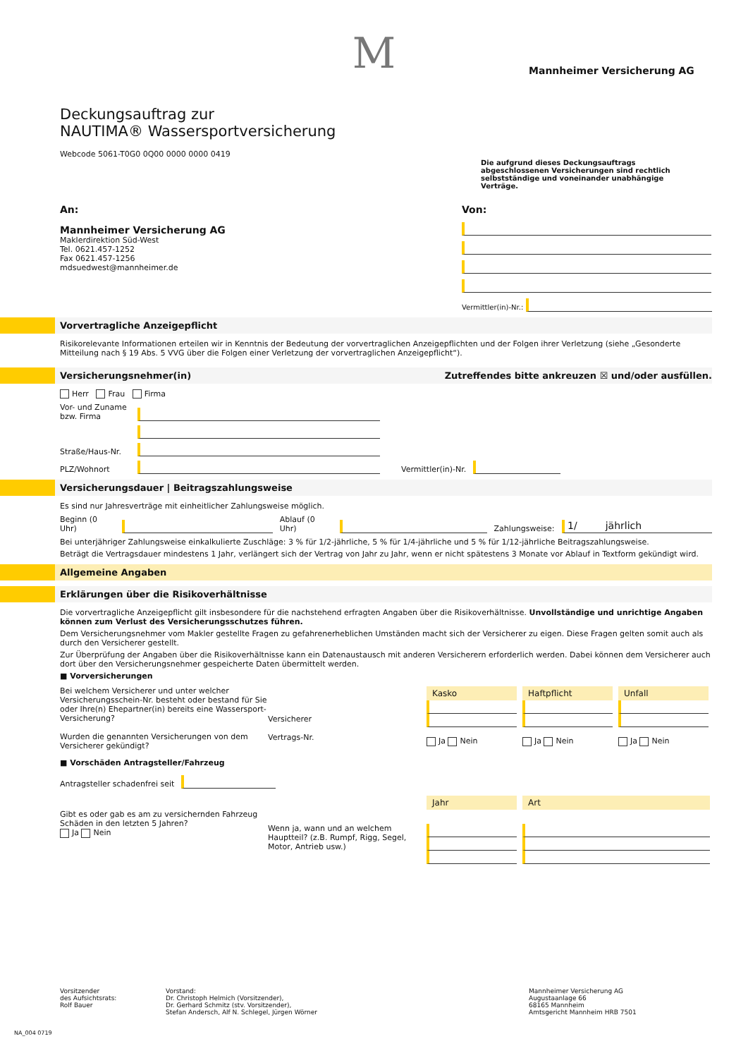M
Mannheimer Versicherung AG
Deckungsauftrag zur
NAUTIMA® Wassersportversicherung
Webcode 5061-T0G0 0Q00 0000 0000 0419
Die aufgrund dieses Deckungsauftrags abgeschlossenen Versicherungen sind rechtlich selbstständige und voneinander unabhängige Verträge.
An:
Mannheimer Versicherung AG
Maklerdirektion Süd-West
Tel. 0621.457-1252
Fax 0621.457-1256
mdsuedwest@mannheimer.de
Von:
Vermittler(in)-Nr.:
Vorvertragliche Anzeigepflicht
Risikorelevante Informationen erteilen wir in Kenntnis der Bedeutung der vorvertraglichen Anzeigepflichten und der Folgen ihrer Verletzung (siehe „Gesonderte Mitteilung nach § 19 Abs. 5 VVG über die Folgen einer Verletzung der vorvertraglichen Anzeigepflicht“).
Versicherungsnehmer(in) Zutreffendes bitte ankreuzen ☒ und/oder ausfüllen.
Herr Frau Firma
Vor- und Zuname bzw. Firma
Straße/Haus-Nr.
PLZ/Wohnort Vermittler(in)-Nr.
Versicherungsdauer | Beitragszahlungsweise
Es sind nur Jahresverträge mit einheitlicher Zahlungsweise möglich.
Beginn (0 Uhr) Ablauf (0 Uhr) Zahlungsweise: 1/ jährlich
Bei unterjähriger Zahlungsweise einkalkulierte Zuschläge: 3 % für 1/2-jährliche, 5 % für 1/4-jährliche und 5 % für 1/12-jährliche Beitragszahlungsweise.
Beträgt die Vertragsdauer mindestens 1 Jahr, verlängert sich der Vertrag von Jahr zu Jahr, wenn er nicht spätestens 3 Monate vor Ablauf in Textform gekündigt wird.
Allgemeine Angaben
Erklärungen über die Risikoverhältnisse
Die vorvertragliche Anzeigepflicht gilt insbesondere für die nachstehend erfragten Angaben über die Risikoverhältnisse. Unvollständige und unrichtige Angaben können zum Verlust des Versicherungsschutzes führen.
Dem Versicherungsnehmer vom Makler gestellte Fragen zu gefahrenerheblichen Umständen macht sich der Versicherer zu eigen. Diese Fragen gelten somit auch als durch den Versicherer gestellt.
Zur Überprüfung der Angaben über die Risikoverhältnisse kann ein Datenaustausch mit anderen Versicherern erforderlich werden. Dabei können dem Versicherer auch dort über den Versicherungsnehmer gespeicherte Daten übermittelt werden.
■ Vorversicherungen
Bei welchem Versicherer und unter welcher Versicherungsschein-Nr. besteht oder bestand für Sie oder Ihre(n) Ehepartner(in) bereits eine Wassersport-Versicherung?
Wurden die genannten Versicherungen von dem Versicherer gekündigt?
Versicherer
Vertrags-Nr.
Kasko
Ja Nein
Haftpflicht
Ja Nein
Unfall
Ja Nein
■ Vorschäden Antragsteller/Fahrzeug
Antragsteller schadenfrei seit
Gibt es oder gab es am zu versichernden Fahrzeug Schäden in den letzten 5 Jahren?
Ja Nein
Wenn ja, wann und an welchem Hauptteil? (z.B. Rumpf, Rigg, Segel, Motor, Antrieb usw.)
Jahr
Art
Vorsitzender
des Aufsichtsrats:
Rolf Bauer
Vorstand:
Dr. Christoph Helmich (Vorsitzender),
Dr. Gerhard Schmitz (stv. Vorsitzender),
Stefan Andersch, Alf N. Schlegel, Jürgen Wörner
Mannheimer Versicherung AG
Augustaanlage 66
68165 Mannheim
Amtsgericht Mannheim HRB 7501
NA_004 0719